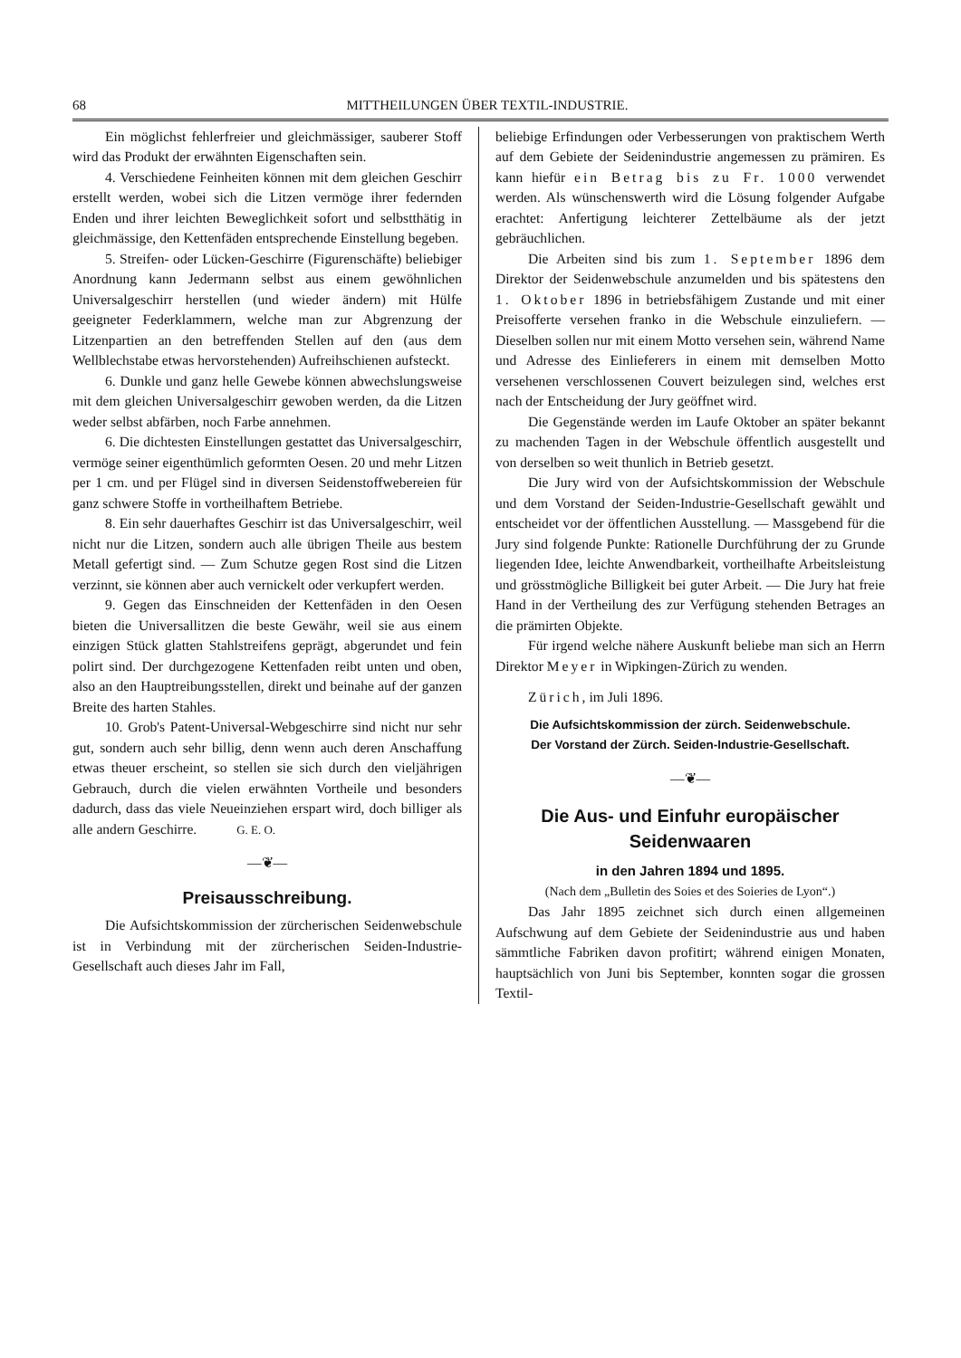68 MITTHEILUNGEN ÜBER TEXTIL-INDUSTRIE.
Ein möglichst fehlerfreier und gleichmässiger, sauberer Stoff wird das Produkt der erwähnten Eigenschaften sein.
4. Verschiedene Feinheiten können mit dem gleichen Geschirr erstellt werden, wobei sich die Litzen vermöge ihrer federnden Enden und ihrer leichten Beweglichkeit sofort und selbstthätig in gleichmässige, den Kettenfäden entsprechende Einstellung begeben.
5. Streifen- oder Lücken-Geschirre (Figurenschäfte) beliebiger Anordnung kann Jedermann selbst aus einem gewöhnlichen Universalgeschirr herstellen (und wieder ändern) mit Hülfe geeigneter Federklammern, welche man zur Abgrenzung der Litzenpartien an den betreffenden Stellen auf den (aus dem Wellblechstabe etwas hervorstehenden) Aufreihschienen aufsteckt.
6. Dunkle und ganz helle Gewebe können abwechslungsweise mit dem gleichen Universalgeschirr gewoben werden, da die Litzen weder selbst abfärben, noch Farbe annehmen.
6. Die dichtesten Einstellungen gestattet das Universalgeschirr, vermöge seiner eigenthümlich geformten Oesen. 20 und mehr Litzen per 1 cm. und per Flügel sind in diversen Seidenstoffwebereien für ganz schwere Stoffe in vortheilhaftem Betriebe.
8. Ein sehr dauerhaftes Geschirr ist das Universalgeschirr, weil nicht nur die Litzen, sondern auch alle übrigen Theile aus bestem Metall gefertigt sind. — Zum Schutze gegen Rost sind die Litzen verzinnt, sie können aber auch vernickelt oder verkupfert werden.
9. Gegen das Einschneiden der Kettenfäden in den Oesen bieten die Universallitzen die beste Gewähr, weil sie aus einem einzigen Stück glatten Stahlstreifens geprägt, abgerundet und fein polirt sind. Der durchgezogene Kettenfaden reibt unten und oben, also an den Hauptreibungsstellen, direkt und beinahe auf der ganzen Breite des harten Stahles.
10. Grob's Patent-Universal-Webgeschirre sind nicht nur sehr gut, sondern auch sehr billig, denn wenn auch deren Anschaffung etwas theuer erscheint, so stellen sie sich durch den vieljährigen Gebrauch, durch die vielen erwähnten Vortheile und besonders dadurch, dass das viele Neueinziehen erspart wird, doch billiger als alle andern Geschirre. G. E. O.
—❦—
Preisausschreibung.
Die Aufsichtskommission der zürcherischen Seidenwebschule ist in Verbindung mit der zürcherischen Seiden-Industrie-Gesellschaft auch dieses Jahr im Fall,
beliebige Erfindungen oder Verbesserungen von praktischem Werth auf dem Gebiete der Seidenindustrie angemessen zu prämiren. Es kann hiefür ein Betrag bis zu Fr. 1000 verwendet werden. Als wünschenswerth wird die Lösung folgender Aufgabe erachtet: Anfertigung leichterer Zettelbäume als der jetzt gebräuchlichen.
Die Arbeiten sind bis zum 1. September 1896 dem Direktor der Seidenwebschule anzumelden und bis spätestens den 1. Oktober 1896 in betriebsfähigem Zustande und mit einer Preisofferte versehen franko in die Webschule einzuliefern. — Dieselben sollen nur mit einem Motto versehen sein, während Name und Adresse des Einlieferers in einem mit demselben Motto versehenen verschlossenen Couvert beizulegen sind, welches erst nach der Entscheidung der Jury geöffnet wird.
Die Gegenstände werden im Laufe Oktober an später bekannt zu machenden Tagen in der Webschule öffentlich ausgestellt und von derselben so weit thunlich in Betrieb gesetzt.
Die Jury wird von der Aufsichtskommission der Webschule und dem Vorstand der Seiden-Industrie-Gesellschaft gewählt und entscheidet vor der öffentlichen Ausstellung. — Massgebend für die Jury sind folgende Punkte: Rationelle Durchführung der zu Grunde liegenden Idee, leichte Anwendbarkeit, vortheilhafte Arbeitsleistung und grösstmögliche Billigkeit bei guter Arbeit. — Die Jury hat freie Hand in der Vertheilung des zur Verfügung stehenden Betrages an die prämirten Objekte.
Für irgend welche nähere Auskunft beliebe man sich an Herrn Direktor Meyer in Wipkingen-Zürich zu wenden.
Zürich, im Juli 1896.
Die Aufsichtskommission der zürch. Seidenwebschule.
Der Vorstand der Zürch. Seiden-Industrie-Gesellschaft.
—❦—
Die Aus- und Einfuhr europäischer Seidenwaaren
in den Jahren 1894 und 1895.
(Nach dem „Bulletin des Soies et des Soieries de Lyon“.)
Das Jahr 1895 zeichnet sich durch einen allgemeinen Aufschwung auf dem Gebiete der Seidenindustrie aus und haben sämmtliche Fabriken davon profitirt; während einigen Monaten, hauptsächlich von Juni bis September, konnten sogar die grossen Textil-